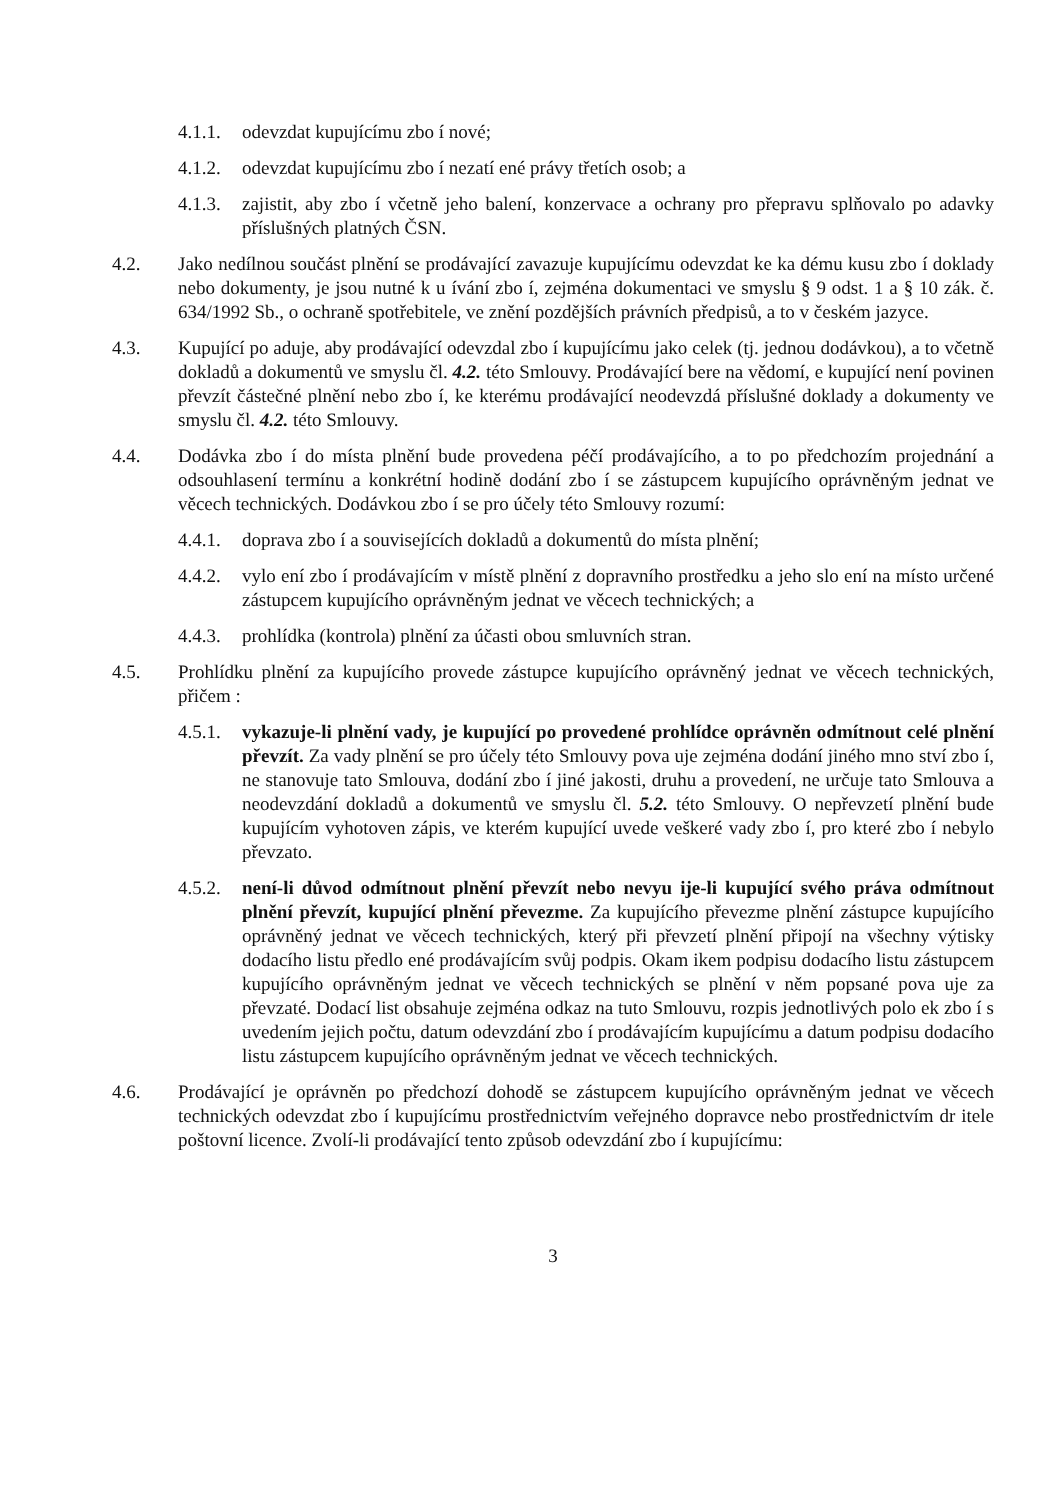4.1.1.
odevzdat kupujícímu zbo í nové;
4.1.2.
odevzdat kupujícímu zbo í nezatí ené právy třetích osob; a
4.1.3.
zajistit, aby zbo í včetně jeho balení, konzervace a ochrany pro přepravu splňovalo po adavky příslušných platných ČSN.
4.2. Jako nedílnou součást plnění se prodávající zavazuje kupujícímu odevzdat ke ka dému kusu zbo í doklady nebo dokumenty, je jsou nutné k u ívání zbo í, zejména dokumentaci ve smyslu § 9 odst. 1 a § 10 zák. č. 634/1992 Sb., o ochraně spotřebitele, ve znění pozdějších právních předpisů, a to v českém jazyce.
4.3. Kupující po aduje, aby prodávající odevzdal zbo í kupujícímu jako celek (tj. jednou dodávkou), a to včetně dokladů a dokumentů ve smyslu čl. 4.2. této Smlouvy. Prodávající bere na vědomí, e kupující není povinen převzít částečné plnění nebo zbo í, ke kterému prodávající neodevzdá příslušné doklady a dokumenty ve smyslu čl. 4.2. této Smlouvy.
4.4. Dodávka zbo í do místa plnění bude provedena péčí prodávajícího, a to po předchozím projednání a odsouhlasení termínu a konkrétní hodině dodání zbo í se zástupcem kupujícího oprávněným jednat ve věcech technických. Dodávkou zbo í se pro účely této Smlouvy rozumí:
4.4.1.
doprava zbo í a souvisejících dokladů a dokumentů do místa plnění;
4.4.2.
vylo ení zbo í prodávajícím v místě plnění z dopravního prostředku a jeho slo ení na místo určené zástupcem kupujícího oprávněným jednat ve věcech technických; a
4.4.3.
prohlídka (kontrola) plnění za účasti obou smluvních stran.
4.5. Prohlídku plnění za kupujícího provede zástupce kupujícího oprávněný jednat ve věcech technických, přičem :
4.5.1.
vykazuje-li plnění vady, je kupující po provedené prohlídce oprávněn odmítnout celé plnění převzít. Za vady plnění se pro účely této Smlouvy pova uje zejména dodání jiného mno ství zbo í, ne stanovuje tato Smlouva, dodání zbo í jiné jakosti, druhu a provedení, ne určuje tato Smlouva a neodevzdání dokladů a dokumentů ve smyslu čl. 5.2. této Smlouvy. O nepřevzetí plnění bude kupujícím vyhotoven zápis, ve kterém kupující uvede veškeré vady zbo í, pro které zbo í nebylo převzato.
4.5.2.
není-li důvod odmítnout plnění převzít nebo nevyu ije-li kupující svého práva odmítnout plnění převzít, kupující plnění převezme. Za kupujícího převezme plnění zástupce kupujícího oprávněný jednat ve věcech technických, který při převzetí plnění připojí na všechny výtisky dodacího listu předlo ené prodávajícím svůj podpis. Okam ikem podpisu dodacího listu zástupcem kupujícího oprávněným jednat ve věcech technických se plnění v něm popsané pova uje za převzaté. Dodací list obsahuje zejména odkaz na tuto Smlouvu, rozpis jednotlivých polo ek zbo í s uvedením jejich počtu, datum odevzdání zbo í prodávajícím kupujícímu a datum podpisu dodacího listu zástupcem kupujícího oprávněným jednat ve věcech technických.
4.6. Prodávající je oprávněn po předchozí dohodě se zástupcem kupujícího oprávněným jednat ve věcech technických odevzdat zbo í kupujícímu prostřednictvím veřejného dopravce nebo prostřednictvím dr itele poštovní licence. Zvolí-li prodávající tento způsob odevzdání zbo í kupujícímu:
3